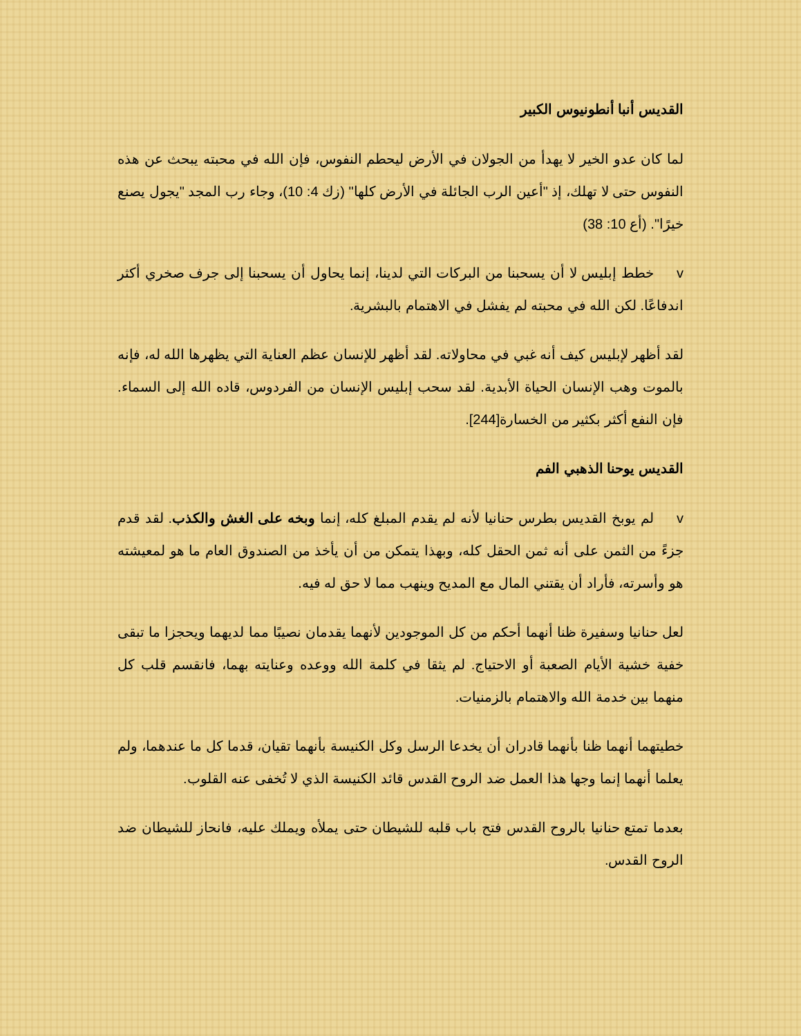القديس أنبا أنطونيوس الكبير
لما كان عدو الخير لا يهدأ من الجولان في الأرض ليحطم النفوس، فإن الله في محبته يبحث عن هذه النفوس حتى لا تهلك، إذ "أعين الرب الجائلة في الأرض كلها" (زك 4: 10)، وجاء رب المجد "يجول يصنع خيرًا". (أع 10: 38)
v خطط إبليس لا أن يسحبنا من البركات التي لدينا، إنما يحاول أن يسحبنا إلى جرف صخري أكثر اندفاعًا. لكن الله في محبته لم يفشل في الاهتمام بالبشرية.
لقد أظهر لإبليس كيف أنه غبي في محاولاته. لقد أظهر للإنسان عظم العناية التي يظهرها الله له، فإنه بالموت وهب الإنسان الحياة الأبدية. لقد سحب إبليس الإنسان من الفردوس، قاده الله إلى السماء. فإن النفع أكثر بكثير من الخسارة[244].
القديس يوحنا الذهبي الفم
v لم يوبخ القديس بطرس حنانيا لأنه لم يقدم المبلغ كله، إنما وبخه على الغش والكذب. لقد قدم جزءً من الثمن على أنه ثمن الحقل كله، وبهذا يتمكن من أن يأخذ من الصندوق العام ما هو لمعيشته هو وأسرته، فأراد أن يقتني المال مع المديح وينهب مما لا حق له فيه.
لعل حنانيا وسفيرة ظنا أنهما أحكم من كل الموجودين لأنهما يقدمان نصيبًا مما لديهما ويحجزا ما تبقى خفية خشية الأيام الصعبة أو الاحتياج. لم يثقا في كلمة الله ووعده وعنايته بهما، فانقسم قلب كل منهما بين خدمة الله والاهتمام بالزمنيات.
خطيتهما أنهما ظنا بأنهما قادران أن يخدعا الرسل وكل الكنيسة بأنهما تقيان، قدما كل ما عندهما، ولم يعلما أنهما إنما وجها هذا العمل ضد الروح القدس قائد الكنيسة الذي لا تُخفى عنه القلوب.
بعدما تمتع حنانيا بالروح القدس فتح باب قلبه للشيطان حتى يملأه ويملك عليه، فانحاز للشيطان ضد الروح القدس.